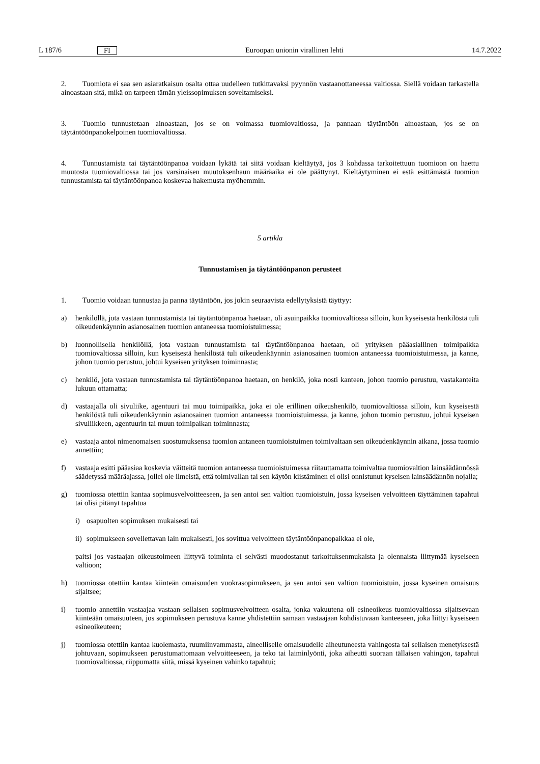L 187/6 FI
Euroopan unionin virallinen lehti 14.7.2022
2. Tuomiota ei saa sen asiaratkaisun osalta ottaa uudelleen tutkittavaksi pyynnön vastaanottaneessa valtiossa. Siellä voidaan tarkastella ainoastaan sitä, mikä on tarpeen tämän yleissopimuksen soveltamiseksi.
3. Tuomio tunnustetaan ainoastaan, jos se on voimassa tuomiovaltiossa, ja pannaan täytäntöön ainoastaan, jos se on täytäntöönpanokelpoinen tuomiovaltiossa.
4. Tunnustamista tai täytäntöönpanoa voidaan lykätä tai siitä voidaan kieltäytyä, jos 3 kohdassa tarkoitettuun tuomioon on haettu muutosta tuomiovaltiossa tai jos varsinaisen muutoksenhaun määräaika ei ole päättynyt. Kieltäytyminen ei estä esittämästä tuomion tunnustamista tai täytäntöönpanoa koskevaa hakemusta myöhemmin.
5 artikla
Tunnustamisen ja täytäntöönpanon perusteet
1. Tuomio voidaan tunnustaa ja panna täytäntöön, jos jokin seuraavista edellytyksistä täyttyy:
a) henkilöllä, jota vastaan tunnustamista tai täytäntöönpanoa haetaan, oli asuinpaikka tuomiovaltiossa silloin, kun kyseisestä henkilöstä tuli oikeudenkäynnin asianosainen tuomion antaneessa tuomioistuimessa;
b) luonnollisella henkilöllä, jota vastaan tunnustamista tai täytäntöönpanoa haetaan, oli yrityksen pääasiallinen toimipaikka tuomiovaltiossa silloin, kun kyseisestä henkilöstä tuli oikeudenkäynnin asianosainen tuomion antaneessa tuomioistuimessa, ja kanne, johon tuomio perustuu, johtui kyseisen yrityksen toiminnasta;
c) henkilö, jota vastaan tunnustamista tai täytäntöönpanoa haetaan, on henkilö, joka nosti kanteen, johon tuomio perustuu, vastakanteita lukuun ottamatta;
d) vastaajalla oli sivuliike, agentuuri tai muu toimipaikka, joka ei ole erillinen oikeushenkilö, tuomiovaltiossa silloin, kun kyseisestä henkilöstä tuli oikeudenkäynnin asianosainen tuomion antaneessa tuomioistuimessa, ja kanne, johon tuomio perustuu, johtui kyseisen sivuliikkeen, agentuurin tai muun toimipaikan toiminnasta;
e) vastaaja antoi nimenomaisen suostumuksensa tuomion antaneen tuomioistuimen toimivaltaan sen oikeudenkäynnin aikana, jossa tuomio annettiin;
f) vastaaja esitti pääasiaa koskevia väitteitä tuomion antaneessa tuomioistuimessa riitauttamatta toimivaltaa tuomiovaltion lainsäädännössä säädetyssä määräajassa, jollei ole ilmeistä, että toimivallan tai sen käytön kiistäminen ei olisi onnistunut kyseisen lainsäädännön nojalla;
g) tuomiossa otettiin kantaa sopimusvelvoitteeseen, ja sen antoi sen valtion tuomioistuin, jossa kyseisen velvoitteen täyttäminen tapahtui tai olisi pitänyt tapahtua
i) osapuolten sopimuksen mukaisesti tai
ii) sopimukseen sovellettavan lain mukaisesti, jos sovittua velvoitteen täytäntöönpanopaikkaa ei ole,
paitsi jos vastaajan oikeustoimeen liittyvä toiminta ei selvästi muodostanut tarkoituksenmukaista ja olennaista liittymää kyseiseen valtioon;
h) tuomiossa otettiin kantaa kiinteän omaisuuden vuokrasopimukseen, ja sen antoi sen valtion tuomioistuin, jossa kyseinen omaisuus sijaitsee;
i) tuomio annettiin vastaajaa vastaan sellaisen sopimusvelvoitteen osalta, jonka vakuutena oli esineoikeus tuomiovaltiossa sijaitsevaan kiinteään omaisuuteen, jos sopimukseen perustuva kanne yhdistettiin samaan vastaajaan kohdistuvaan kanteeseen, joka liittyi kyseiseen esineoikeuteen;
j) tuomiossa otettiin kantaa kuolemasta, ruumiinvammasta, aineelliselle omaisuudelle aiheutuneesta vahingosta tai sellaisen menetyksestä johtuvaan, sopimukseen perustumattomaan velvoitteeseen, ja teko tai laiminlyönti, joka aiheutti suoraan tällaisen vahingon, tapahtui tuomiovaltiossa, riippumatta siitä, missä kyseinen vahinko tapahtui;